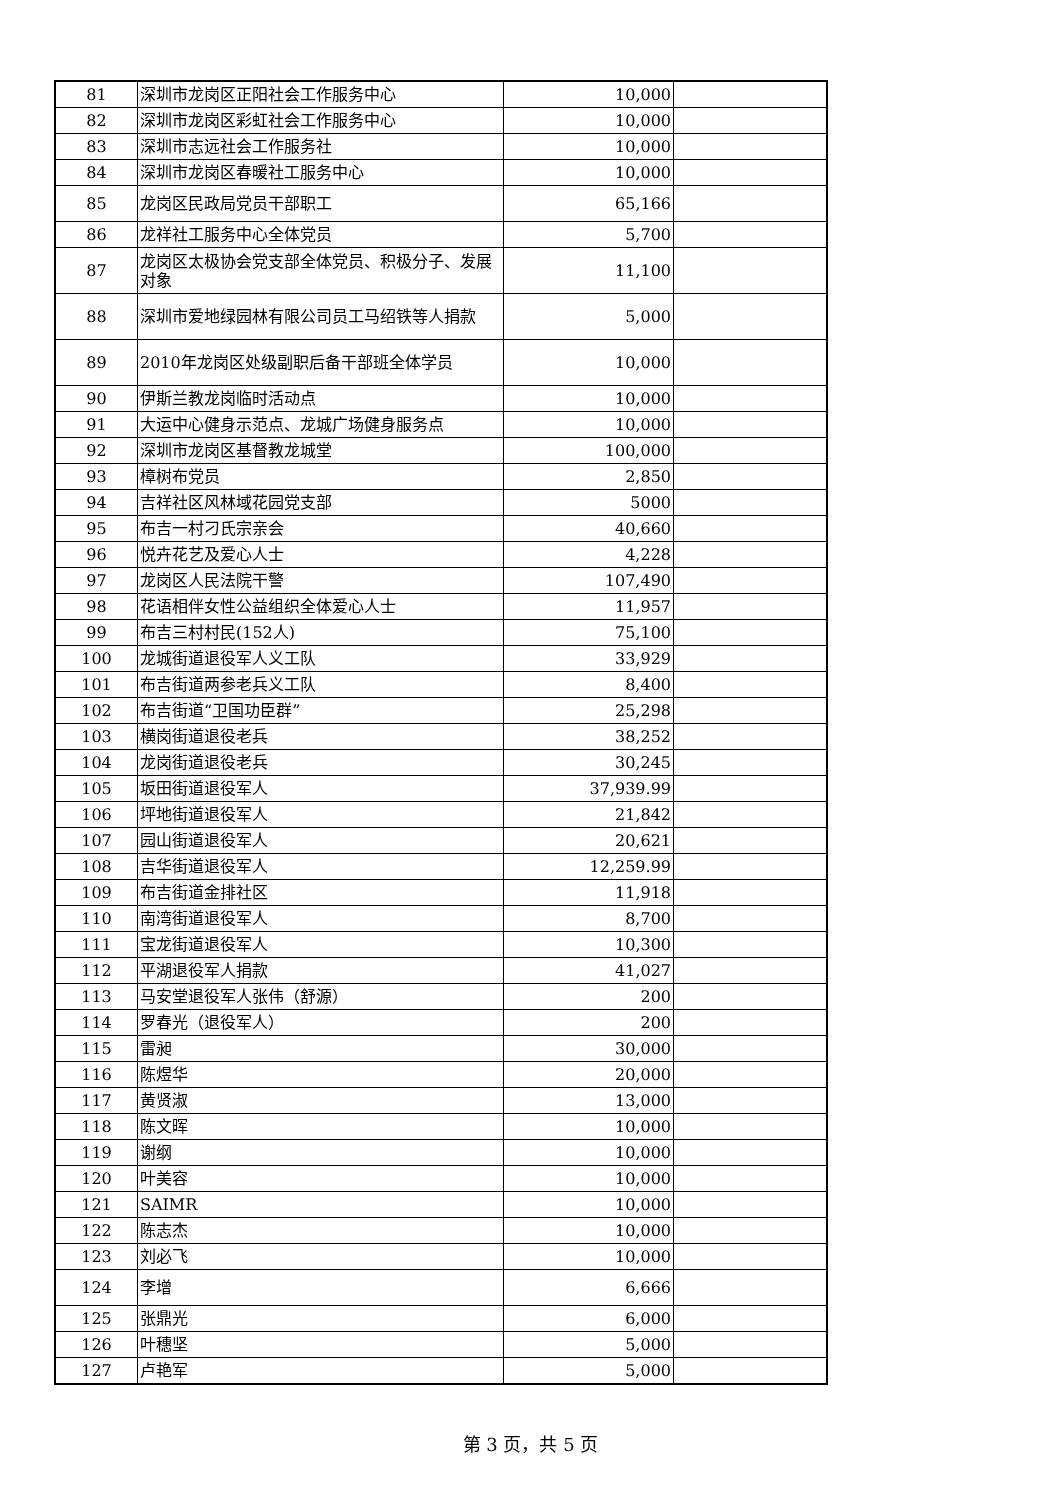| 81 | 深圳市龙岗区正阳社会工作服务中心 | 10,000 | |
| 82 | 深圳市龙岗区彩虹社会工作服务中心 | 10,000 | |
| 83 | 深圳市志远社会工作服务社 | 10,000 | |
| 84 | 深圳市龙岗区春暖社工服务中心 | 10,000 | |
| 85 | 龙岗区民政局党员干部职工 | 65,166 | |
| 86 | 龙祥社工服务中心全体党员 | 5,700 | |
| 87 | 龙岗区太极协会党支部全体党员、积极分子、发展对象 | 11,100 | |
| 88 | 深圳市爱地绿园林有限公司员工马绍铁等人捐款 | 5,000 | |
| 89 | 2010年龙岗区处级副职后备干部班全体学员 | 10,000 | |
| 90 | 伊斯兰教龙岗临时活动点 | 10,000 | |
| 91 | 大运中心健身示范点、龙城广场健身服务点 | 10,000 | |
| 92 | 深圳市龙岗区基督教龙城堂 | 100,000 | |
| 93 | 樟树布党员 | 2,850 | |
| 94 | 吉祥社区风林域花园党支部 | 5000 | |
| 95 | 布吉一村刁氏宗亲会 | 40,660 | |
| 96 | 悦卉花艺及爱心人士 | 4,228 | |
| 97 | 龙岗区人民法院干警 | 107,490 | |
| 98 | 花语相伴女性公益组织全体爱心人士 | 11,957 | |
| 99 | 布吉三村村民(152人) | 75,100 | |
| 100 | 龙城街道退役军人义工队 | 33,929 | |
| 101 | 布吉街道两参老兵义工队 | 8,400 | |
| 102 | 布吉街道“卫国功臣群” | 25,298 | |
| 103 | 横岗街道退役老兵 | 38,252 | |
| 104 | 龙岗街道退役老兵 | 30,245 | |
| 105 | 坂田街道退役军人 | 37,939.99 | |
| 106 | 坪地街道退役军人 | 21,842 | |
| 107 | 园山街道退役军人 | 20,621 | |
| 108 | 吉华街道退役军人 | 12,259.99 | |
| 109 | 布吉街道金排社区 | 11,918 | |
| 110 | 南湾街道退役军人 | 8,700 | |
| 111 | 宝龙街道退役军人 | 10,300 | |
| 112 | 平湖退役军人捐款 | 41,027 | |
| 113 | 马安堂退役军人张伟（舒源） | 200 | |
| 114 | 罗春光（退役军人） | 200 | |
| 115 | 雷昶 | 30,000 | |
| 116 | 陈煜华 | 20,000 | |
| 117 | 黄贤淑 | 13,000 | |
| 118 | 陈文晖 | 10,000 | |
| 119 | 谢纲 | 10,000 | |
| 120 | 叶美容 | 10,000 | |
| 121 | SAIMR | 10,000 | |
| 122 | 陈志杰 | 10,000 | |
| 123 | 刘必飞 | 10,000 | |
| 124 | 李增 | 6,666 | |
| 125 | 张鼎光 | 6,000 | |
| 126 | 叶穗坚 | 5,000 | |
| 127 | 卢艳军 | 5,000 | |
第 3 页，共 5 页